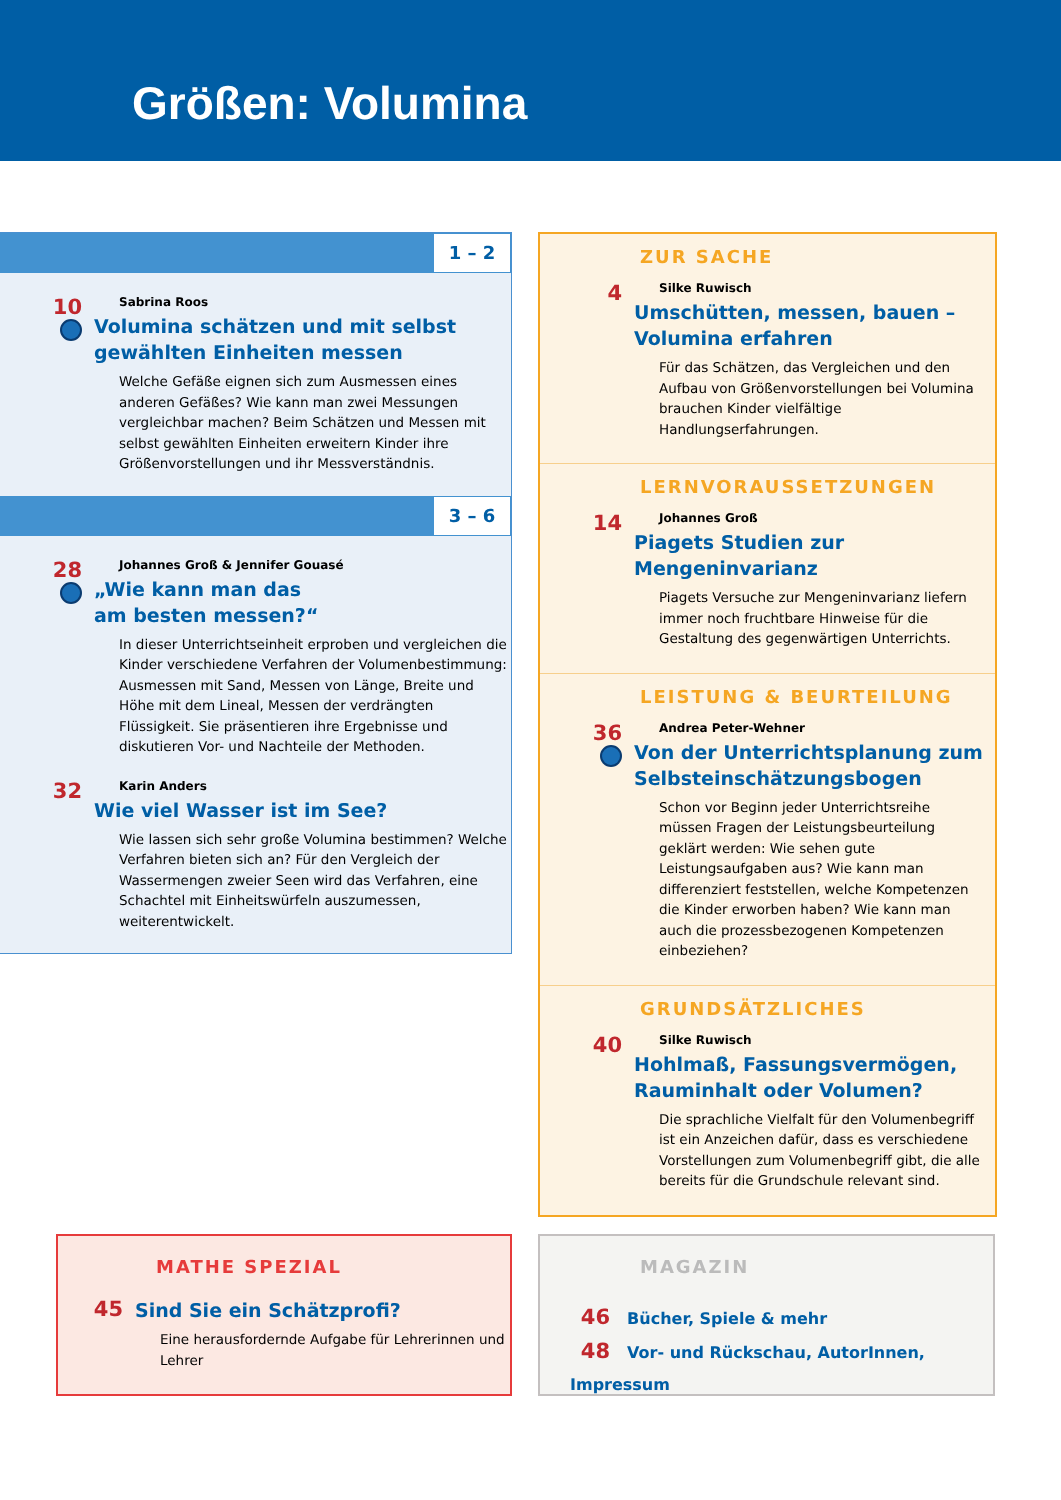Größen: Volumina
1 – 2
10
Sabrina Roos
Volumina schätzen und mit selbst gewählten Einheiten messen
Welche Gefäße eignen sich zum Ausmessen eines anderen Gefäßes? Wie kann man zwei Messungen vergleichbar machen? Beim Schätzen und Messen mit selbst gewählten Einheiten erweitern Kinder ihre Größenvorstellungen und ihr Mess­verständnis.
3 – 6
28
Johannes Groß & Jennifer Gouasé
„Wie kann man das
am besten messen?“
In dieser Unterrichtseinheit erproben und vergleichen die Kinder verschiedene Verfahren der Volumenbestimmung: Ausmessen mit Sand, Messen von Länge, Breite und Höhe mit dem Lineal, Messen der verdrängten Flüssigkeit. Sie präsentieren ihre Ergebnisse und diskutieren Vor- und Nachteile der Methoden.
32
Karin Anders
Wie viel Wasser ist im See?
Wie lassen sich sehr große Volumina bestimmen? Welche Verfahren bieten sich an? Für den Vergleich der Wassermengen zweier Seen wird das Verfahren, eine Schachtel mit Einheitswürfeln auszumessen, weiterentwickelt.
ZUR SACHE
4
Silke Ruwisch
Umschütten, messen, bauen – Volumina erfahren
Für das Schätzen, das Vergleichen und den Aufbau von Größenvorstellungen bei Volumina brauchen Kinder vielfältige Handlungserfahrungen.
LERNVORAUSSETZUNGEN
14
Johannes Groß
Piagets Studien zur Mengeninvarianz
Piagets Versuche zur Mengeninvarianz liefern immer noch fruchtbare Hinweise für die Gestaltung des gegenwärtigen Unterrichts.
LEISTUNG & BEURTEILUNG
36
Andrea Peter-Wehner
Von der Unterrichtsplanung zum Selbsteinschätzungsbogen
Schon vor Beginn jeder Unterrichtsreihe müssen Fragen der Leistungsbeurteilung geklärt werden: Wie sehen gute Leistungsaufgaben aus? Wie kann man differenziert feststellen, welche Kompetenzen die Kinder erworben haben? Wie kann man auch die prozessbezogenen Kompetenzen einbeziehen?
GRUNDSÄTZLICHES
40
Silke Ruwisch
Hohlmaß, Fassungsvermögen, Rauminhalt oder Volumen?
Die sprachliche Vielfalt für den Volumenbegriff ist ein Anzeichen dafür, dass es verschiedene Vorstellungen zum Volumenbegriff gibt, die alle bereits für die Grundschule relevant sind.
MATHE SPEZIAL
45
Sind Sie ein Schätzprofi?
Eine herausfordernde Aufgabe für Lehrerinnen und Lehrer
MAGAZIN
46 Bücher, Spiele & mehr
48 Vor- und Rückschau, AutorInnen, Impressum